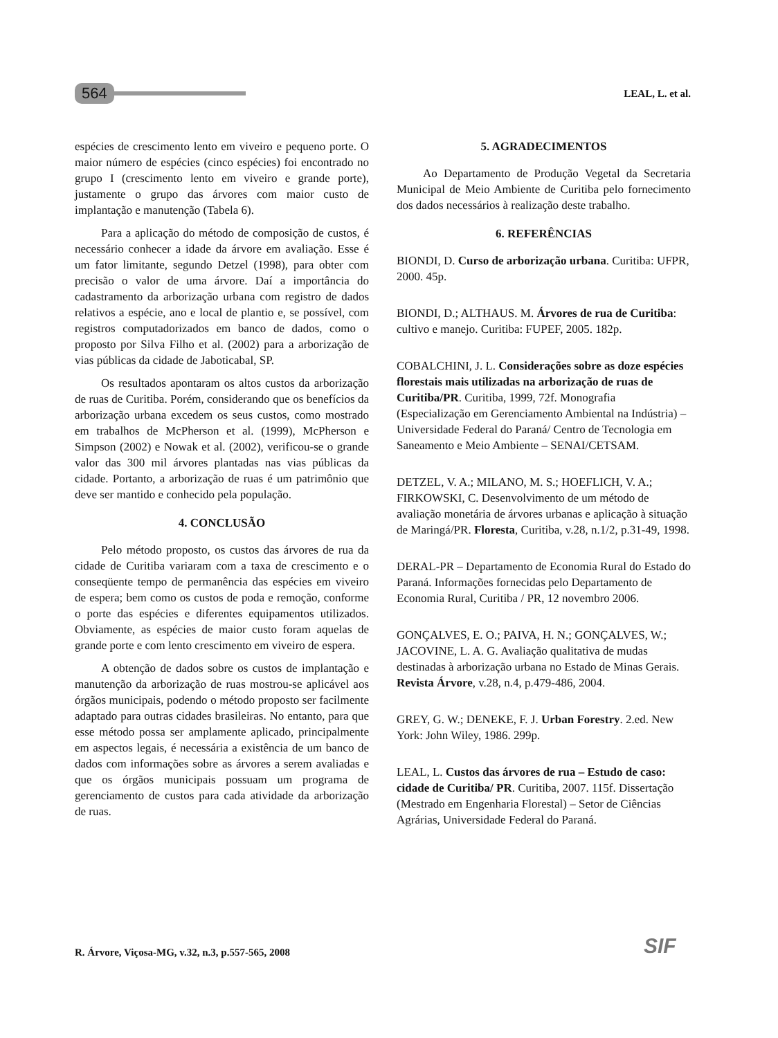564 LEAL, L. et al.
espécies de crescimento lento em viveiro e pequeno porte. O maior número de espécies (cinco espécies) foi encontrado no grupo I (crescimento lento em viveiro e grande porte), justamente o grupo das árvores com maior custo de implantação e manutenção (Tabela 6).
Para a aplicação do método de composição de custos, é necessário conhecer a idade da árvore em avaliação. Esse é um fator limitante, segundo Detzel (1998), para obter com precisão o valor de uma árvore. Daí a importância do cadastramento da arborização urbana com registro de dados relativos a espécie, ano e local de plantio e, se possível, com registros computadorizados em banco de dados, como o proposto por Silva Filho et al. (2002) para a arborização de vias públicas da cidade de Jaboticabal, SP.
Os resultados apontaram os altos custos da arborização de ruas de Curitiba. Porém, considerando que os benefícios da arborização urbana excedem os seus custos, como mostrado em trabalhos de McPherson et al. (1999), McPherson e Simpson (2002) e Nowak et al. (2002), verificou-se o grande valor das 300 mil árvores plantadas nas vias públicas da cidade. Portanto, a arborização de ruas é um patrimônio que deve ser mantido e conhecido pela população.
4. CONCLUSÃO
Pelo método proposto, os custos das árvores de rua da cidade de Curitiba variaram com a taxa de crescimento e o conseqüente tempo de permanência das espécies em viveiro de espera; bem como os custos de poda e remoção, conforme o porte das espécies e diferentes equipamentos utilizados. Obviamente, as espécies de maior custo foram aquelas de grande porte e com lento crescimento em viveiro de espera.
A obtenção de dados sobre os custos de implantação e manutenção da arborização de ruas mostrou-se aplicável aos órgãos municipais, podendo o método proposto ser facilmente adaptado para outras cidades brasileiras. No entanto, para que esse método possa ser amplamente aplicado, principalmente em aspectos legais, é necessária a existência de um banco de dados com informações sobre as árvores a serem avaliadas e que os órgãos municipais possuam um programa de gerenciamento de custos para cada atividade da arborização de ruas.
5. AGRADECIMENTOS
Ao Departamento de Produção Vegetal da Secretaria Municipal de Meio Ambiente de Curitiba pelo fornecimento dos dados necessários à realização deste trabalho.
6. REFERÊNCIAS
BIONDI, D. Curso de arborização urbana. Curitiba: UFPR, 2000. 45p.
BIONDI, D.; ALTHAUS. M. Árvores de rua de Curitiba: cultivo e manejo. Curitiba: FUPEF, 2005. 182p.
COBALCHINI, J. L. Considerações sobre as doze espécies florestais mais utilizadas na arborização de ruas de Curitiba/PR. Curitiba, 1999, 72f. Monografia (Especialização em Gerenciamento Ambiental na Indústria) – Universidade Federal do Paraná/ Centro de Tecnologia em Saneamento e Meio Ambiente – SENAI/CETSAM.
DETZEL, V. A.; MILANO, M. S.; HOEFLICH, V. A.; FIRKOWSKI, C. Desenvolvimento de um método de avaliação monetária de árvores urbanas e aplicação à situação de Maringá/PR. Floresta, Curitiba, v.28, n.1/2, p.31-49, 1998.
DERAL-PR – Departamento de Economia Rural do Estado do Paraná. Informações fornecidas pelo Departamento de Economia Rural, Curitiba / PR, 12 novembro 2006.
GONÇALVES, E. O.; PAIVA, H. N.; GONÇALVES, W.; JACOVINE, L. A. G. Avaliação qualitativa de mudas destinadas à arborização urbana no Estado de Minas Gerais. Revista Árvore, v.28, n.4, p.479-486, 2004.
GREY, G. W.; DENEKE, F. J. Urban Forestry. 2.ed. New York: John Wiley, 1986. 299p.
LEAL, L. Custos das árvores de rua – Estudo de caso: cidade de Curitiba/ PR. Curitiba, 2007. 115f. Dissertação (Mestrado em Engenharia Florestal) – Setor de Ciências Agrárias, Universidade Federal do Paraná.
R. Árvore, Viçosa-MG, v.32, n.3, p.557-565, 2008
SIF